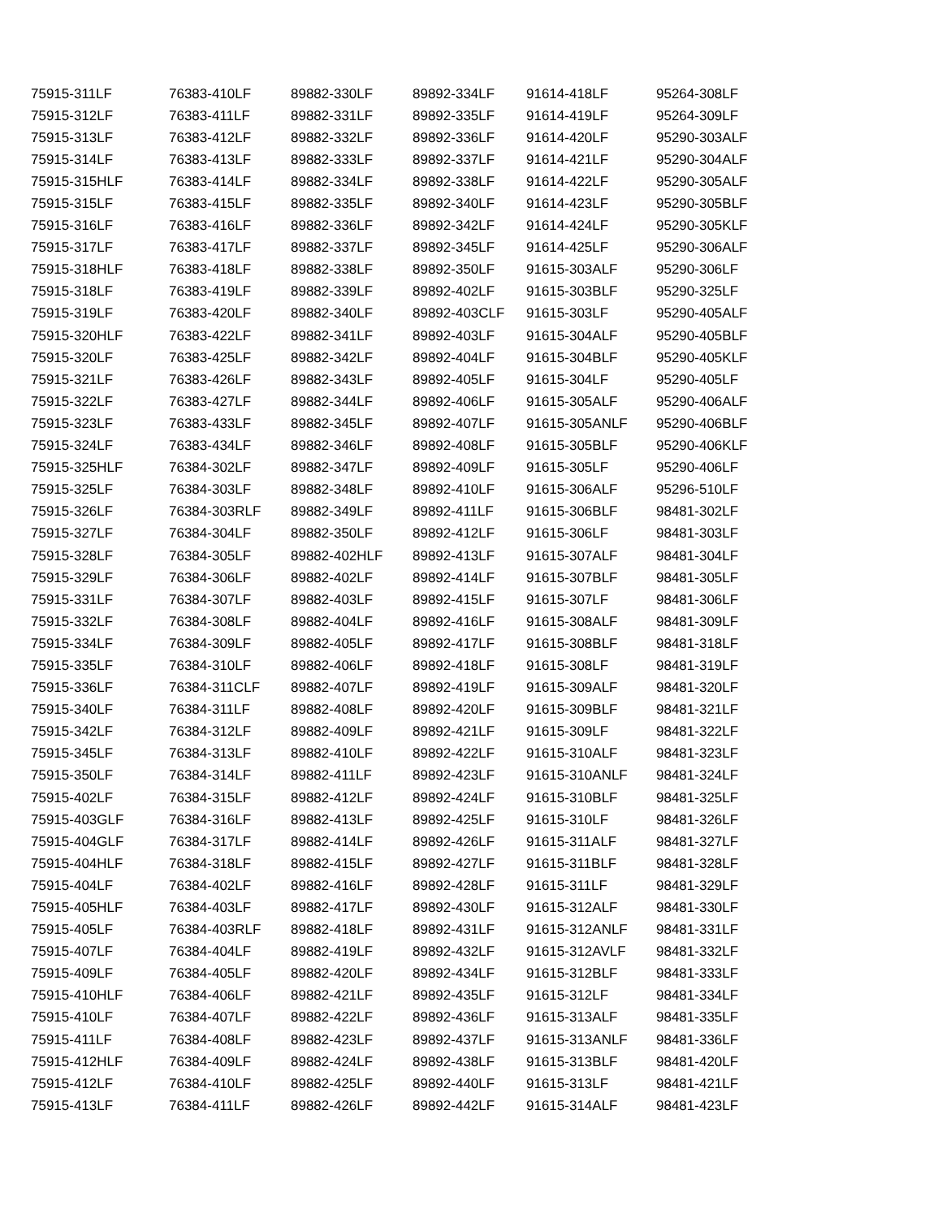| 75915-311LF | 76383-410LF | 89882-330LF | 89892-334LF | 91614-418LF | 95264-308LF |
| 75915-312LF | 76383-411LF | 89882-331LF | 89892-335LF | 91614-419LF | 95264-309LF |
| 75915-313LF | 76383-412LF | 89882-332LF | 89892-336LF | 91614-420LF | 95290-303ALF |
| 75915-314LF | 76383-413LF | 89882-333LF | 89892-337LF | 91614-421LF | 95290-304ALF |
| 75915-315HLF | 76383-414LF | 89882-334LF | 89892-338LF | 91614-422LF | 95290-305ALF |
| 75915-315LF | 76383-415LF | 89882-335LF | 89892-340LF | 91614-423LF | 95290-305BLF |
| 75915-316LF | 76383-416LF | 89882-336LF | 89892-342LF | 91614-424LF | 95290-305KLF |
| 75915-317LF | 76383-417LF | 89882-337LF | 89892-345LF | 91614-425LF | 95290-306ALF |
| 75915-318HLF | 76383-418LF | 89882-338LF | 89892-350LF | 91615-303ALF | 95290-306LF |
| 75915-318LF | 76383-419LF | 89882-339LF | 89892-402LF | 91615-303BLF | 95290-325LF |
| 75915-319LF | 76383-420LF | 89882-340LF | 89892-403CLF | 91615-303LF | 95290-405ALF |
| 75915-320HLF | 76383-422LF | 89882-341LF | 89892-403LF | 91615-304ALF | 95290-405BLF |
| 75915-320LF | 76383-425LF | 89882-342LF | 89892-404LF | 91615-304BLF | 95290-405KLF |
| 75915-321LF | 76383-426LF | 89882-343LF | 89892-405LF | 91615-304LF | 95290-405LF |
| 75915-322LF | 76383-427LF | 89882-344LF | 89892-406LF | 91615-305ALF | 95290-406ALF |
| 75915-323LF | 76383-433LF | 89882-345LF | 89892-407LF | 91615-305ANLF | 95290-406BLF |
| 75915-324LF | 76383-434LF | 89882-346LF | 89892-408LF | 91615-305BLF | 95290-406KLF |
| 75915-325HLF | 76384-302LF | 89882-347LF | 89892-409LF | 91615-305LF | 95290-406LF |
| 75915-325LF | 76384-303LF | 89882-348LF | 89892-410LF | 91615-306ALF | 95296-510LF |
| 75915-326LF | 76384-303RLF | 89882-349LF | 89892-411LF | 91615-306BLF | 98481-302LF |
| 75915-327LF | 76384-304LF | 89882-350LF | 89892-412LF | 91615-306LF | 98481-303LF |
| 75915-328LF | 76384-305LF | 89882-402HLF | 89892-413LF | 91615-307ALF | 98481-304LF |
| 75915-329LF | 76384-306LF | 89882-402LF | 89892-414LF | 91615-307BLF | 98481-305LF |
| 75915-331LF | 76384-307LF | 89882-403LF | 89892-415LF | 91615-307LF | 98481-306LF |
| 75915-332LF | 76384-308LF | 89882-404LF | 89892-416LF | 91615-308ALF | 98481-309LF |
| 75915-334LF | 76384-309LF | 89882-405LF | 89892-417LF | 91615-308BLF | 98481-318LF |
| 75915-335LF | 76384-310LF | 89882-406LF | 89892-418LF | 91615-308LF | 98481-319LF |
| 75915-336LF | 76384-311CLF | 89882-407LF | 89892-419LF | 91615-309ALF | 98481-320LF |
| 75915-340LF | 76384-311LF | 89882-408LF | 89892-420LF | 91615-309BLF | 98481-321LF |
| 75915-342LF | 76384-312LF | 89882-409LF | 89892-421LF | 91615-309LF | 98481-322LF |
| 75915-345LF | 76384-313LF | 89882-410LF | 89892-422LF | 91615-310ALF | 98481-323LF |
| 75915-350LF | 76384-314LF | 89882-411LF | 89892-423LF | 91615-310ANLF | 98481-324LF |
| 75915-402LF | 76384-315LF | 89882-412LF | 89892-424LF | 91615-310BLF | 98481-325LF |
| 75915-403GLF | 76384-316LF | 89882-413LF | 89892-425LF | 91615-310LF | 98481-326LF |
| 75915-404GLF | 76384-317LF | 89882-414LF | 89892-426LF | 91615-311ALF | 98481-327LF |
| 75915-404HLF | 76384-318LF | 89882-415LF | 89892-427LF | 91615-311BLF | 98481-328LF |
| 75915-404LF | 76384-402LF | 89882-416LF | 89892-428LF | 91615-311LF | 98481-329LF |
| 75915-405HLF | 76384-403LF | 89882-417LF | 89892-430LF | 91615-312ALF | 98481-330LF |
| 75915-405LF | 76384-403RLF | 89882-418LF | 89892-431LF | 91615-312ANLF | 98481-331LF |
| 75915-407LF | 76384-404LF | 89882-419LF | 89892-432LF | 91615-312AVLF | 98481-332LF |
| 75915-409LF | 76384-405LF | 89882-420LF | 89892-434LF | 91615-312BLF | 98481-333LF |
| 75915-410HLF | 76384-406LF | 89882-421LF | 89892-435LF | 91615-312LF | 98481-334LF |
| 75915-410LF | 76384-407LF | 89882-422LF | 89892-436LF | 91615-313ALF | 98481-335LF |
| 75915-411LF | 76384-408LF | 89882-423LF | 89892-437LF | 91615-313ANLF | 98481-336LF |
| 75915-412HLF | 76384-409LF | 89882-424LF | 89892-438LF | 91615-313BLF | 98481-420LF |
| 75915-412LF | 76384-410LF | 89882-425LF | 89892-440LF | 91615-313LF | 98481-421LF |
| 75915-413LF | 76384-411LF | 89882-426LF | 89892-442LF | 91615-314ALF | 98481-423LF |